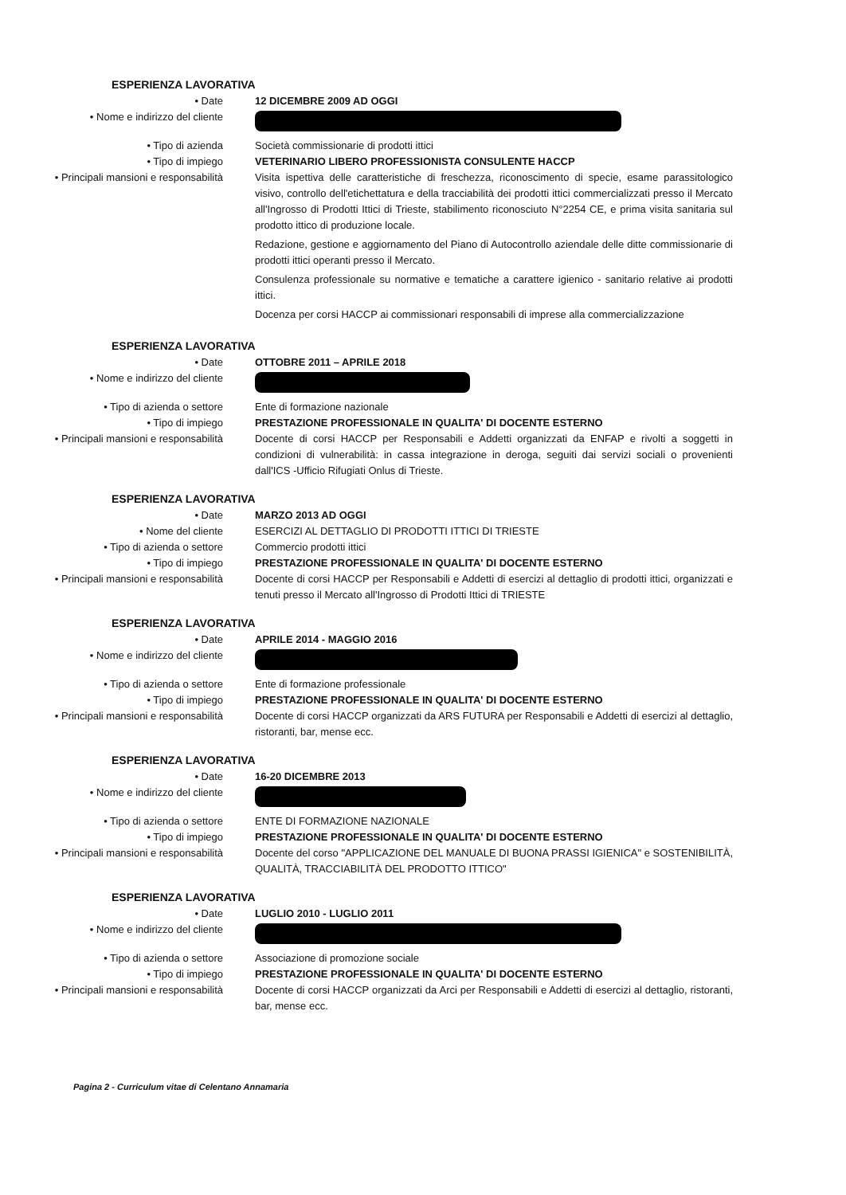ESPERIENZA LAVORATIVA
• Date 12 DICEMBRE 2009 AD OGGI
• Nome e indirizzo del cliente
• Tipo di azienda Società commissionarie di prodotti ittici
• Tipo di impiego VETERINARIO LIBERO PROFESSIONISTA CONSULENTE HACCP
• Principali mansioni e responsabilità Visita ispettiva delle caratteristiche di freschezza, riconoscimento di specie, esame parassitologico visivo, controllo dell'etichettatura e della tracciabilità dei prodotti ittici commercializzati presso il Mercato all'Ingrosso di Prodotti Ittici di Trieste, stabilimento riconosciuto N°2254 CE, e prima visita sanitaria sul prodotto ittico di produzione locale.
Redazione, gestione e aggiornamento del Piano di Autocontrollo aziendale delle ditte commissionarie di prodotti ittici operanti presso il Mercato.
Consulenza professionale su normative e tematiche a carattere igienico - sanitario relative ai prodotti ittici.
Docenza per corsi HACCP ai commissionari responsabili di imprese alla commercializzazione
ESPERIENZA LAVORATIVA
• Date OTTOBRE 2011 – APRILE 2018
• Nome e indirizzo del cliente
• Tipo di azienda o settore Ente di formazione nazionale
• Tipo di impiego PRESTAZIONE PROFESSIONALE IN QUALITA' DI DOCENTE ESTERNO
• Principali mansioni e responsabilità Docente di corsi HACCP per Responsabili e Addetti organizzati da ENFAP e rivolti a soggetti in condizioni di vulnerabilità: in cassa integrazione in deroga, seguiti dai servizi sociali o provenienti dall'ICS -Ufficio Rifugiati Onlus di Trieste.
ESPERIENZA LAVORATIVA
• Date MARZO 2013 AD OGGI
• Nome del cliente ESERCIZI AL DETTAGLIO DI PRODOTTI ITTICI DI TRIESTE
• Tipo di azienda o settore Commercio prodotti ittici
• Tipo di impiego PRESTAZIONE PROFESSIONALE IN QUALITA' DI DOCENTE ESTERNO
• Principali mansioni e responsabilità Docente di corsi HACCP per Responsabili e Addetti di esercizi al dettaglio di prodotti ittici, organizzati e tenuti presso il Mercato all'Ingrosso di Prodotti Ittici di TRIESTE
ESPERIENZA LAVORATIVA
• Date APRILE 2014 - MAGGIO 2016
• Nome e indirizzo del cliente
• Tipo di azienda o settore Ente di formazione professionale
• Tipo di impiego PRESTAZIONE PROFESSIONALE IN QUALITA' DI DOCENTE ESTERNO
• Principali mansioni e responsabilità Docente di corsi HACCP organizzati da ARS FUTURA per Responsabili e Addetti di esercizi al dettaglio, ristoranti, bar, mense ecc.
ESPERIENZA LAVORATIVA
• Date 16-20 DICEMBRE 2013
• Nome e indirizzo del cliente
• Tipo di azienda o settore ENTE DI FORMAZIONE NAZIONALE
• Tipo di impiego PRESTAZIONE PROFESSIONALE IN QUALITA' DI DOCENTE ESTERNO
• Principali mansioni e responsabilità Docente del corso "APPLICAZIONE DEL MANUALE DI BUONA PRASSI IGIENICA" e SOSTENIBILITÀ, QUALITÀ, TRACCIABILITÀ DEL PRODOTTO ITTICO"
ESPERIENZA LAVORATIVA
• Date LUGLIO 2010 - LUGLIO 2011
• Nome e indirizzo del cliente
• Tipo di azienda o settore Associazione di promozione sociale
• Tipo di impiego PRESTAZIONE PROFESSIONALE IN QUALITA' DI DOCENTE ESTERNO
• Principali mansioni e responsabilità Docente di corsi HACCP organizzati da Arci per Responsabili e Addetti di esercizi al dettaglio, ristoranti, bar, mense ecc.
Pagina 2 - Curriculum vitae di Celentano Annamaria